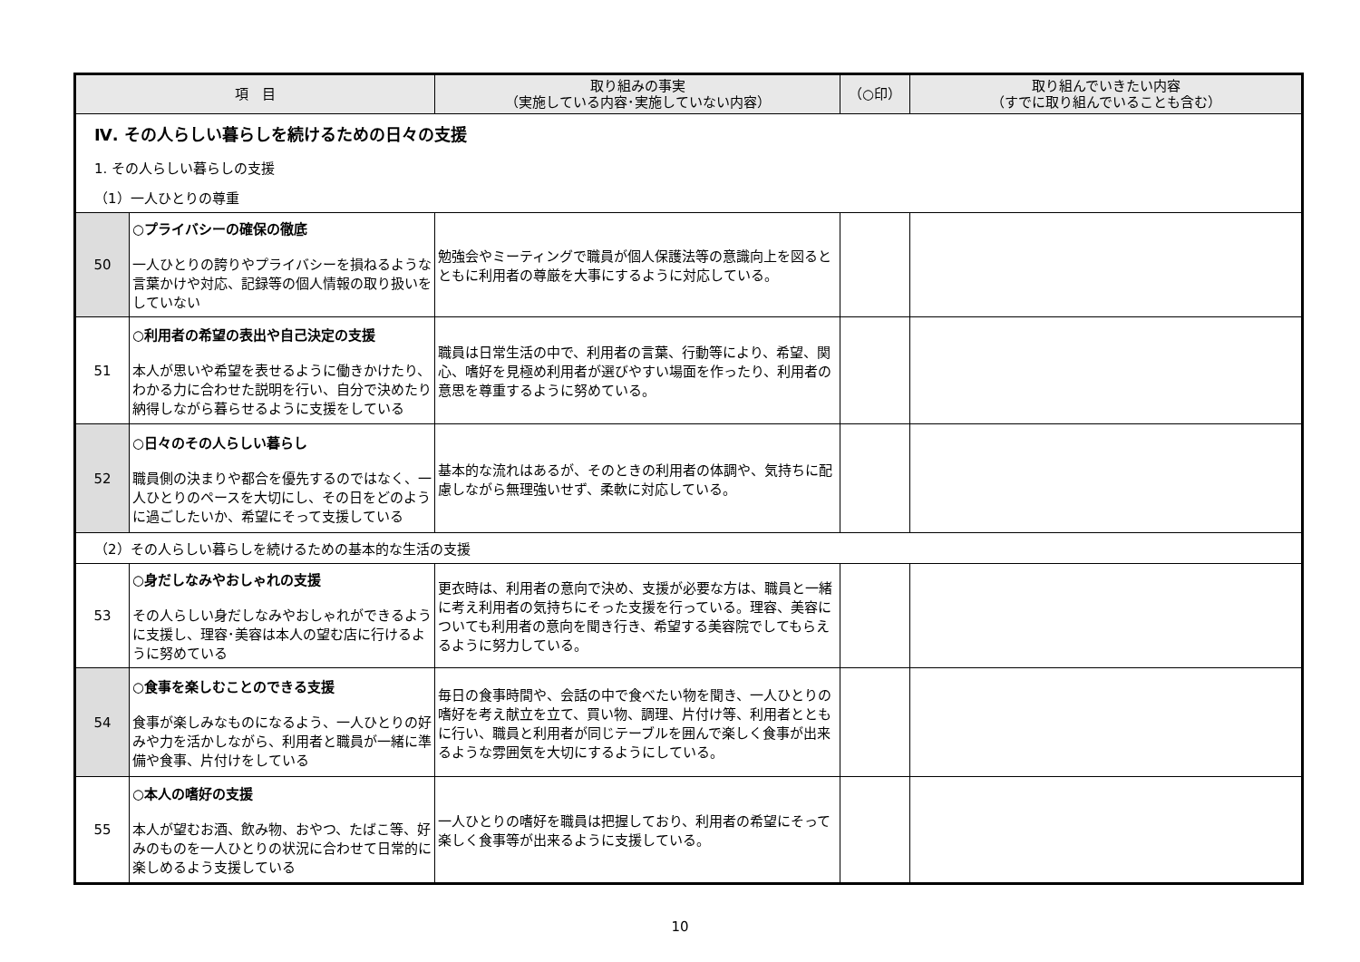| 項 目 | | 取り組みの事実 （実施している内容･実施していない内容） | （○印） | 取り組んでいきたい内容 （すでに取り組んでいることも含む） |
| --- | --- | --- | --- | --- |
| Ⅳ. その人らしい暮らしを続けるための日々の支援 | | | | |
| 1. その人らしい暮らしの支援 | | | | |
| （1）一人ひとりの尊重 | | | | |
| 50 | ○プライバシーの確保の徹底 一人ひとりの誇りやプライバシーを損ねるような言葉かけや対応、記録等の個人情報の取り扱いをしていない | 勉強会やミーティングで職員が個人保護法等の意識向上を図るとともに利用者の尊厳を大事にするように対応している。 | | |
| 51 | ○利用者の希望の表出や自己決定の支援 本人が思いや希望を表せるように働きかけたり、わかる力に合わせた説明を行い、自分で決めたり納得しながら暮らせるように支援をしている | 職員は日常生活の中で、利用者の言葉、行動等により、希望、関心、嗜好を見極め利用者が選びやすい場面を作ったり、利用者の意思を尊重するように努めている。 | | |
| 52 | ○日々のその人らしい暮らし 職員側の決まりや都合を優先するのではなく、一人ひとりのペースを大切にし、その日をどのように過ごしたいか、希望にそって支援している | 基本的な流れはあるが、そのときの利用者の体調や、気持ちに配慮しながら無理強いせず、柔軟に対応している。 | | |
| （2）その人らしい暮らしを続けるための基本的な生活の支援 | | | | |
| 53 | ○身だしなみやおしゃれの支援 その人らしい身だしなみやおしゃれができるように支援し、理容･美容は本人の望む店に行けるように努めている | 更衣時は、利用者の意向で決め、支援が必要な方は、職員と一緒に考え利用者の気持ちにそった支援を行っている。理容、美容についても利用者の意向を聞き行き、希望する美容院でしてもらえるように努力している。 | | |
| 54 | ○食事を楽しむことのできる支援 食事が楽しみなものになるよう、一人ひとりの好みや力を活かしながら、利用者と職員が一緒に準備や食事、片付けをしている | 毎日の食事時間や、会話の中で食べたい物を聞き、一人ひとりの嗜好を考え献立を立て、買い物、調理、片付け等、利用者とともに行い、職員と利用者が同じテーブルを囲んで楽しく食事が出来るような雰囲気を大切にするようにしている。 | | |
| 55 | ○本人の嗜好の支援 本人が望むお酒、飲み物、おやつ、たばこ等、好みのものを一人ひとりの状況に合わせて日常的に楽しめるよう支援している | 一人ひとりの嗜好を職員は把握しており、利用者の希望にそって楽しく食事等が出来るように支援している。 | | |
10